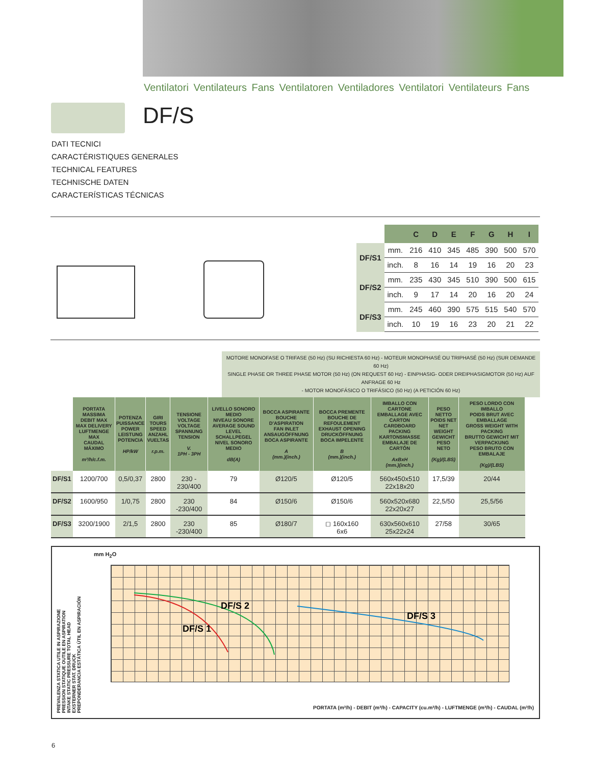Ventilatori Ventilateurs Fans Ventilatoren Ventiladores Ventilatori Ventilateurs Fans
DF/S
DATI TECNICI
CARACTÉRISTIQUES GENERALES
TECHNICAL FEATURES
TECHNISCHE DATEN
CARACTERÍSTICAS TÉCNICAS
| | | C | D | E | F | G | H | I |
| --- | --- | --- | --- | --- | --- | --- | --- | --- |
| DF/S1 | mm. | 216 | 410 | 345 | 485 | 390 | 500 | 570 |
| | inch. | 8 | 16 | 14 | 19 | 16 | 20 | 23 |
| DF/S2 | mm. | 235 | 430 | 345 | 510 | 390 | 500 | 615 |
| | inch. | 9 | 17 | 14 | 20 | 16 | 20 | 24 |
| DF/S3 | mm. | 245 | 460 | 390 | 575 | 515 | 540 | 570 |
| | inch. | 10 | 19 | 16 | 23 | 20 | 21 | 22 |
MOTORE MONOFASE O TRIFASE (50 Hz) (SU RICHIESTA 60 Hz) - MOTEUR MONOPHASÉ OU TRIPHASÉ (50 Hz) (SUR DEMANDE 60 Hz)
SINGLE PHASE OR THREE PHASE MOTOR (50 Hz) (ON REQUEST 60 Hz) - EINPHASIG- ODER DREIPHASIGMOTOR (50 Hz) AUF ANFRAGE 60 Hz
- MOTOR MONOFÁSICO O TRIFÁSICO (50 Hz) (A PETICIÓN 60 Hz)
| | PORTATA MASSIMA DEBIT MAX MAX DELIVERY LUFTMENGE MAX CAUDAL MÁXIMO m³/h/c.f.m. | POTENZA PUISSANCE POWER LEISTUNG POTENCIA HP/kW | GIRI TOURS SPEED ANZAHL VUELTAS r.p.m. | TENSIONE VOLTAGE VOLTAGE SPANNUNG TENSION V. 1PH - 3PH | LIVELLO SONORO MEDIO NIVEAU SONORE AVERAGE SOUND LEVEL SCHALLPEGEL NIVEL SONORO MEDIO dB(A) | BOCCA ASPIRANTE BOUCHE D'ASPIRATION FAN INLET ANSAUGÖFFNUNG BOCA ASPIRANTE A (mm.)(inch.) | BOCCA PREMENTE BOUCHE DE REFOULEMENT EXHAUST OPENING DRUCKÖFFNUNG BOCA IMPELENTE B (mm.)(inch.) | IMBALLO CON CARTONE EMBALLAGE AVEC CARTON CARDBOARD PACKING KARTONSMASSE EMBALAJE DE CARTÓN AxBxH (mm.)(inch.) | PESO NETTO POIDS NET NET WEIGHT GEWICHT PESO NETO (Kg)/(LBS) | PESO LORDO CON IMBALLO POIDS BRUT AVEC EMBALLAGE GROSS WEIGHT WITH PACKING BRUTTO GEWICHT MIT VERPACKUNG PESO BRUTO CON EMBALAJE (Kg)/(LBS) |
| --- | --- | --- | --- | --- | --- | --- | --- | --- | --- | --- |
| DF/S1 | 1200/700 | 0,5/0,37 | 2800 | 230 - 230/400 | 79 | Ø120/5 | Ø120/5 | 560x450x510 22x18x20 | 17,5/39 | 20/44 |
| DF/S2 | 1600/950 | 1/0,75 | 2800 | 230 -230/400 | 84 | Ø150/6 | Ø150/6 | 560x520x680 22x20x27 | 22,5/50 | 25,5/56 |
| DF/S3 | 3200/1900 | 2/1,5 | 2800 | 230 -230/400 | 85 | Ø180/7 | ◻ 160x160 6x6 | 630x560x610 25x22x24 | 27/58 | 30/65 |
mm H<sub>2</sub>O
DF/S 1
DF/S 2
DF/S 3
PREVALENZA STATICA UTILE IN ASPIRAZIONE
PRESSION STATIQUE OUTILE EN ASPIRATION
INTAKE STATIC PRESSURE TOTAL HEAD
EXSTERNER STAT. DRUCK
PREPONDERANCIA ESTÁTICA ÚTIL EN ASPIRACIÓN
PORTATA (m³/h) - DEBIT (m³/h) - CAPACITY (cu.m³/h) - LUFTMENGE (m³/h) - CAUDAL (m³/h)
6